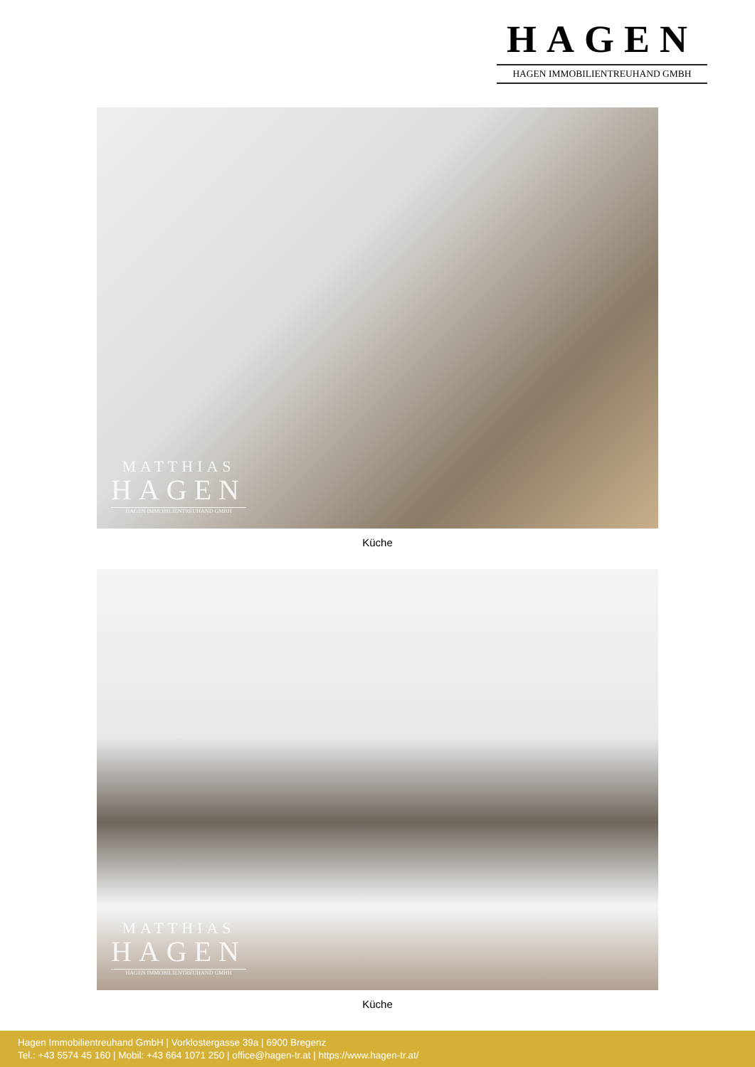HAGEN
HAGEN IMMOBILIENTREUHAND GMBH
MATTHIAS
HAGEN
HAGEN IMMOBILIENTREUHAND GMBH
Küche
MATTHIAS
HAGEN
HAGEN IMMOBILIENTREUHAND GMBH
Küche
Hagen Immobilientreuhand GmbH | Vorklostergasse 39a | 6900 Bregenz
Tel.: +43 5574 45 160 | Mobil: +43 664 1071 250 | office@hagen-tr.at | https://www.hagen-tr.at/